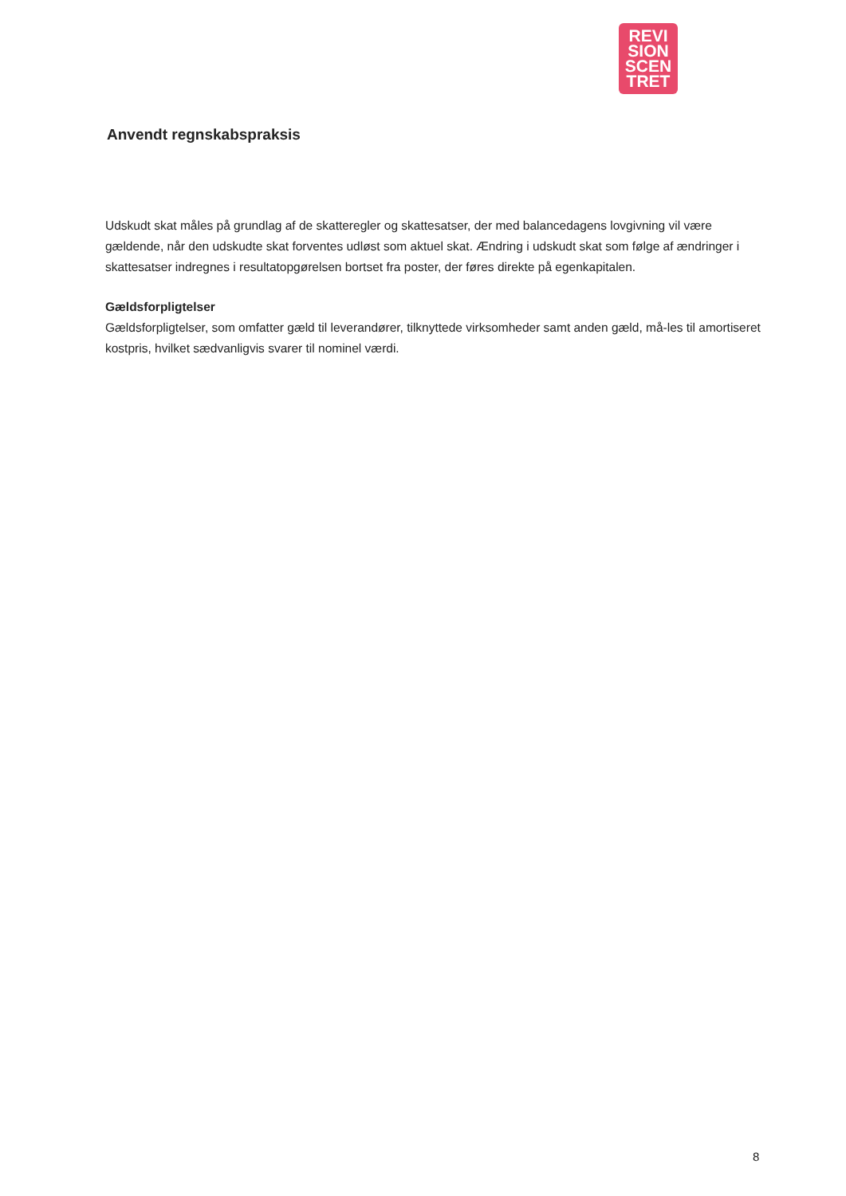REVI
SION
SCEN
TRET
Anvendt regnskabspraksis
Udskudt skat måles på grundlag af de skatteregler og skattesatser, der med balancedagens lovgivning vil være gældende, når den udskudte skat forventes udløst som aktuel skat. Ændring i udskudt skat som følge af ændringer i skattesatser indregnes i resultatopgørelsen bortset fra poster, der føres direkte på egenkapitalen.
Gældsforpligtelser
Gældsforpligtelser, som omfatter gæld til leverandører, tilknyttede virksomheder samt anden gæld, må-les til amortiseret kostpris, hvilket sædvanligvis svarer til nominel værdi.
8